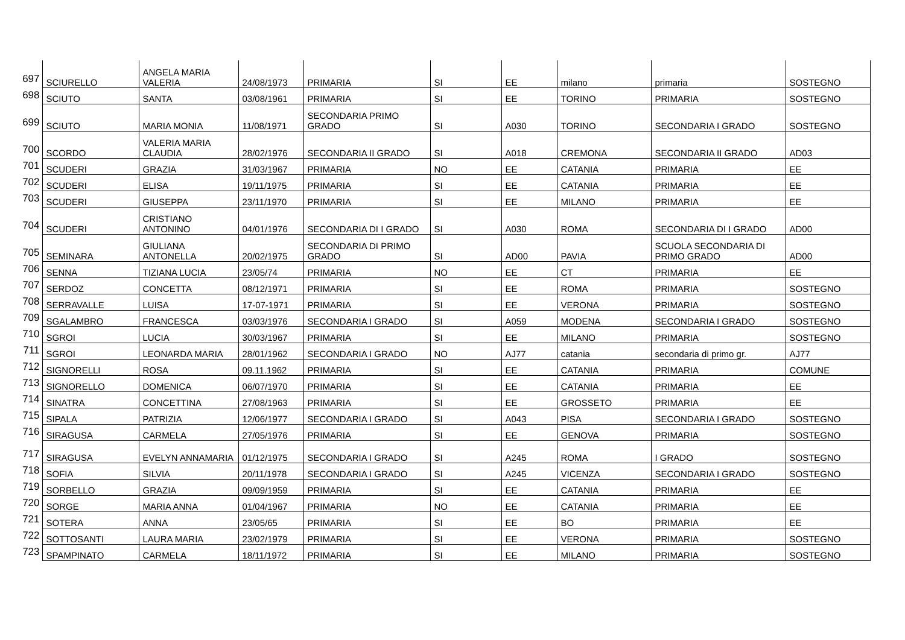| 697 | SCIURELLO | ANGELA MARIA VALERIA | 24/08/1973 | PRIMARIA | SI | EE | milano | primaria | SOSTEGNO |
| 698 | SCIUTO | SANTA | 03/08/1961 | PRIMARIA | SI | EE | TORINO | PRIMARIA | SOSTEGNO |
| 699 | SCIUTO | MARIA MONIA | 11/08/1971 | SECONDARIA PRIMO GRADO | SI | A030 | TORINO | SECONDARIA I GRADO | SOSTEGNO |
| 700 | SCORDO | VALERIA MARIA CLAUDIA | 28/02/1976 | SECONDARIA II GRADO | SI | A018 | CREMONA | SECONDARIA II GRADO | AD03 |
| 701 | SCUDERI | GRAZIA | 31/03/1967 | PRIMARIA | NO | EE | CATANIA | PRIMARIA | EE |
| 702 | SCUDERI | ELISA | 19/11/1975 | PRIMARIA | SI | EE | CATANIA | PRIMARIA | EE |
| 703 | SCUDERI | GIUSEPPA | 23/11/1970 | PRIMARIA | SI | EE | MILANO | PRIMARIA | EE |
| 704 | SCUDERI | CRISTIANO ANTONINO | 04/01/1976 | SECONDARIA DI I GRADO | SI | A030 | ROMA | SECONDARIA DI I GRADO | AD00 |
| 705 | SEMINARA | GIULIANA ANTONELLA | 20/02/1975 | SECONDARIA DI PRIMO GRADO | SI | AD00 | PAVIA | SCUOLA SECONDARIA DI PRIMO GRADO | AD00 |
| 706 | SENNA | TIZIANA LUCIA | 23/05/74 | PRIMARIA | NO | EE | CT | PRIMARIA | EE |
| 707 | SERDOZ | CONCETTA | 08/12/1971 | PRIMARIA | SI | EE | ROMA | PRIMARIA | SOSTEGNO |
| 708 | SERRAVALLE | LUISA | 17-07-1971 | PRIMARIA | SI | EE | VERONA | PRIMARIA | SOSTEGNO |
| 709 | SGALAMBRO | FRANCESCA | 03/03/1976 | SECONDARIA I GRADO | SI | A059 | MODENA | SECONDARIA I GRADO | SOSTEGNO |
| 710 | SGROI | LUCIA | 30/03/1967 | PRIMARIA | SI | EE | MILANO | PRIMARIA | SOSTEGNO |
| 711 | SGROI | LEONARDA MARIA | 28/01/1962 | SECONDARIA I GRADO | NO | AJ77 | catania | secondaria di primo gr. | AJ77 |
| 712 | SIGNORELLI | ROSA | 09.11.1962 | PRIMARIA | SI | EE | CATANIA | PRIMARIA | COMUNE |
| 713 | SIGNORELLO | DOMENICA | 06/07/1970 | PRIMARIA | SI | EE | CATANIA | PRIMARIA | EE |
| 714 | SINATRA | CONCETTINA | 27/08/1963 | PRIMARIA | SI | EE | GROSSETO | PRIMARIA | EE |
| 715 | SIPALA | PATRIZIA | 12/06/1977 | SECONDARIA I GRADO | SI | A043 | PISA | SECONDARIA I GRADO | SOSTEGNO |
| 716 | SIRAGUSA | CARMELA | 27/05/1976 | PRIMARIA | SI | EE | GENOVA | PRIMARIA | SOSTEGNO |
| 717 | SIRAGUSA | EVELYN ANNAMARIA | 01/12/1975 | SECONDARIA I GRADO | SI | A245 | ROMA | I GRADO | SOSTEGNO |
| 718 | SOFIA | SILVIA | 20/11/1978 | SECONDARIA I GRADO | SI | A245 | VICENZA | SECONDARIA I GRADO | SOSTEGNO |
| 719 | SORBELLO | GRAZIA | 09/09/1959 | PRIMARIA | SI | EE | CATANIA | PRIMARIA | EE |
| 720 | SORGE | MARIA ANNA | 01/04/1967 | PRIMARIA | NO | EE | CATANIA | PRIMARIA | EE |
| 721 | SOTERA | ANNA | 23/05/65 | PRIMARIA | SI | EE | BO | PRIMARIA | EE |
| 722 | SOTTOSANTI | LAURA MARIA | 23/02/1979 | PRIMARIA | SI | EE | VERONA | PRIMARIA | SOSTEGNO |
| 723 | SPAMPINATO | CARMELA | 18/11/1972 | PRIMARIA | SI | EE | MILANO | PRIMARIA | SOSTEGNO |